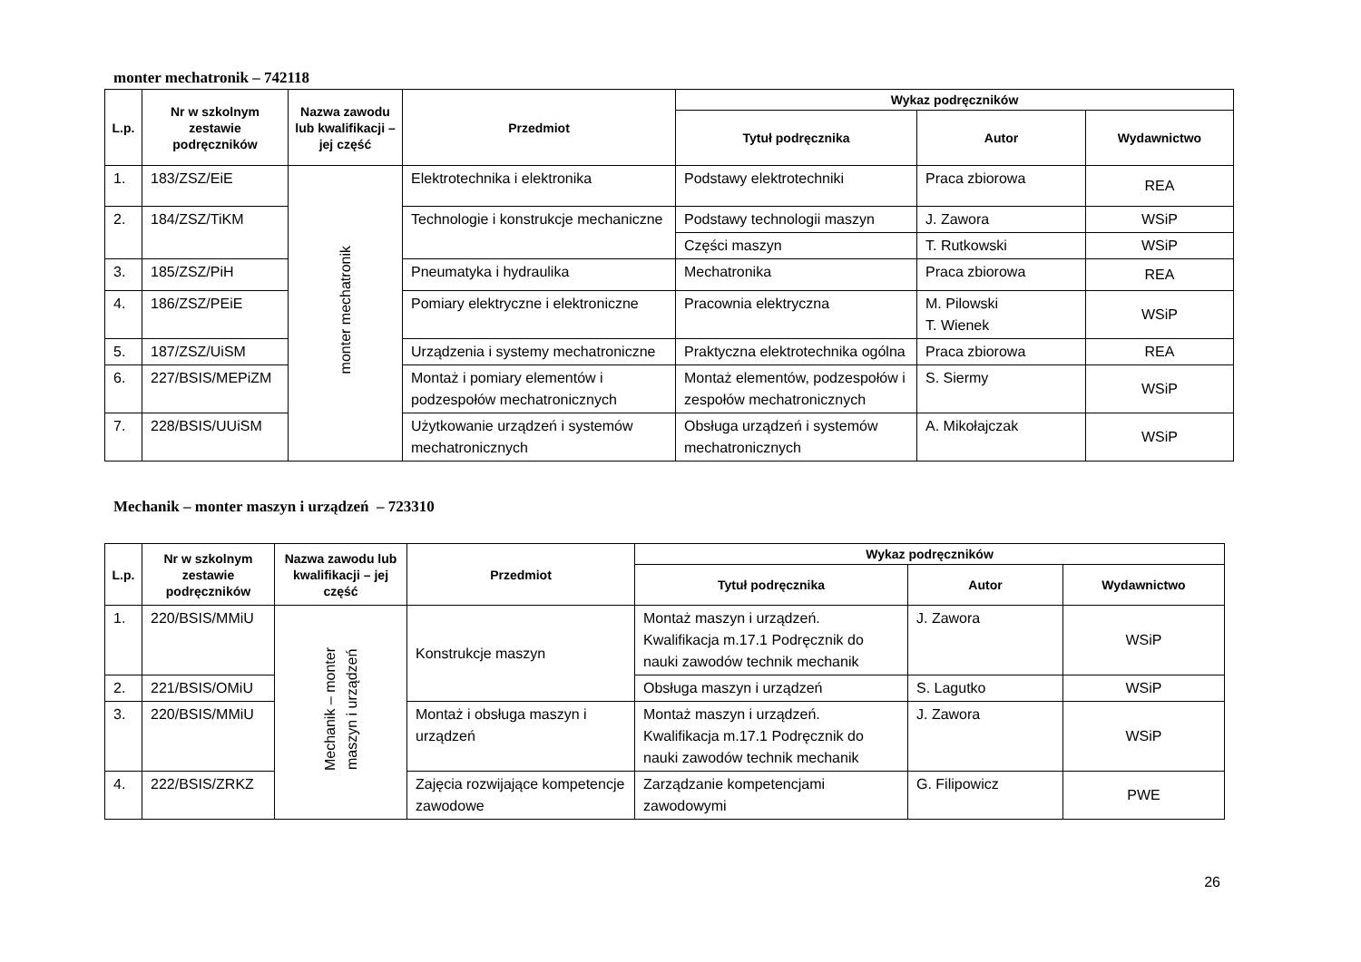monter mechatronik – 742118
| L.p. | Nr w szkolnym zestawie podręczników | Nazwa zawodu lub kwalifikacji – jej część | Przedmiot | Wykaz podręczników | | |
| --- | --- | --- | --- | --- | --- | --- |
| | | | | Tytuł podręcznika | Autor | Wydawnictwo |
| 1. | 183/ZSZ/EiE | monter mechatronik | Elektrotechnika i elektronika | Podstawy elektrotechniki | Praca zbiorowa | REA |
| 2. | 184/ZSZ/TiKM | | Technologie i konstrukcje mechaniczne | Podstawy technologii maszyn | J. Zawora | WSiP |
| | | | | Części maszyn | T. Rutkowski | WSiP |
| 3. | 185/ZSZ/PiH | | Pneumatyka i hydraulika | Mechatronika | Praca zbiorowa | REA |
| 4. | 186/ZSZ/PEiE | | Pomiary elektryczne i elektroniczne | Pracownia elektryczna | M. Pilowski T. Wienek | WSiP |
| 5. | 187/ZSZ/UiSM | | Urządzenia i systemy mechatroniczne | Praktyczna elektrotechnika ogólna | Praca zbiorowa | REA |
| 6. | 227/BSIS/MEPiZM | | Montaż i pomiary elementów i podzespołów mechatronicznych | Montaż elementów, podzespołów i zespołów mechatronicznych | S. Siermy | WSiP |
| 7. | 228/BSIS/UUiSM | | Użytkowanie urządzeń i systemów mechatronicznych | Obsługa urządzeń i systemów mechatronicznych | A. Mikołajczak | WSiP |
Mechanik – monter maszyn i urządzeń – 723310
| L.p. | Nr w szkolnym zestawie podręczników | Nazwa zawodu lub kwalifikacji – jej część | Przedmiot | Wykaz podręczników | | |
| --- | --- | --- | --- | --- | --- | --- |
| | | | | Tytuł podręcznika | Autor | Wydawnictwo |
| 1. | 220/BSIS/MMiU | Mechanik – monter maszyn i urządzeń | Konstrukcje maszyn | Montaż maszyn i urządzeń. Kwalifikacja m.17.1 Podręcznik do nauki zawodów technik mechanik | J. Zawora | WSiP |
| 2. | 221/BSIS/OMiU | | | Obsługa maszyn i urządzeń | S. Lagutko | WSiP |
| 3. | 220/BSIS/MMiU | | Montaż i obsługa maszyn i urządzeń | Montaż maszyn i urządzeń. Kwalifikacja m.17.1 Podręcznik do nauki zawodów technik mechanik | J. Zawora | WSiP |
| 4. | 222/BSIS/ZRKZ | | Zajęcia rozwijające kompetencje zawodowe | Zarządzanie kompetencjami zawodowymi | G. Filipowicz | PWE |
26